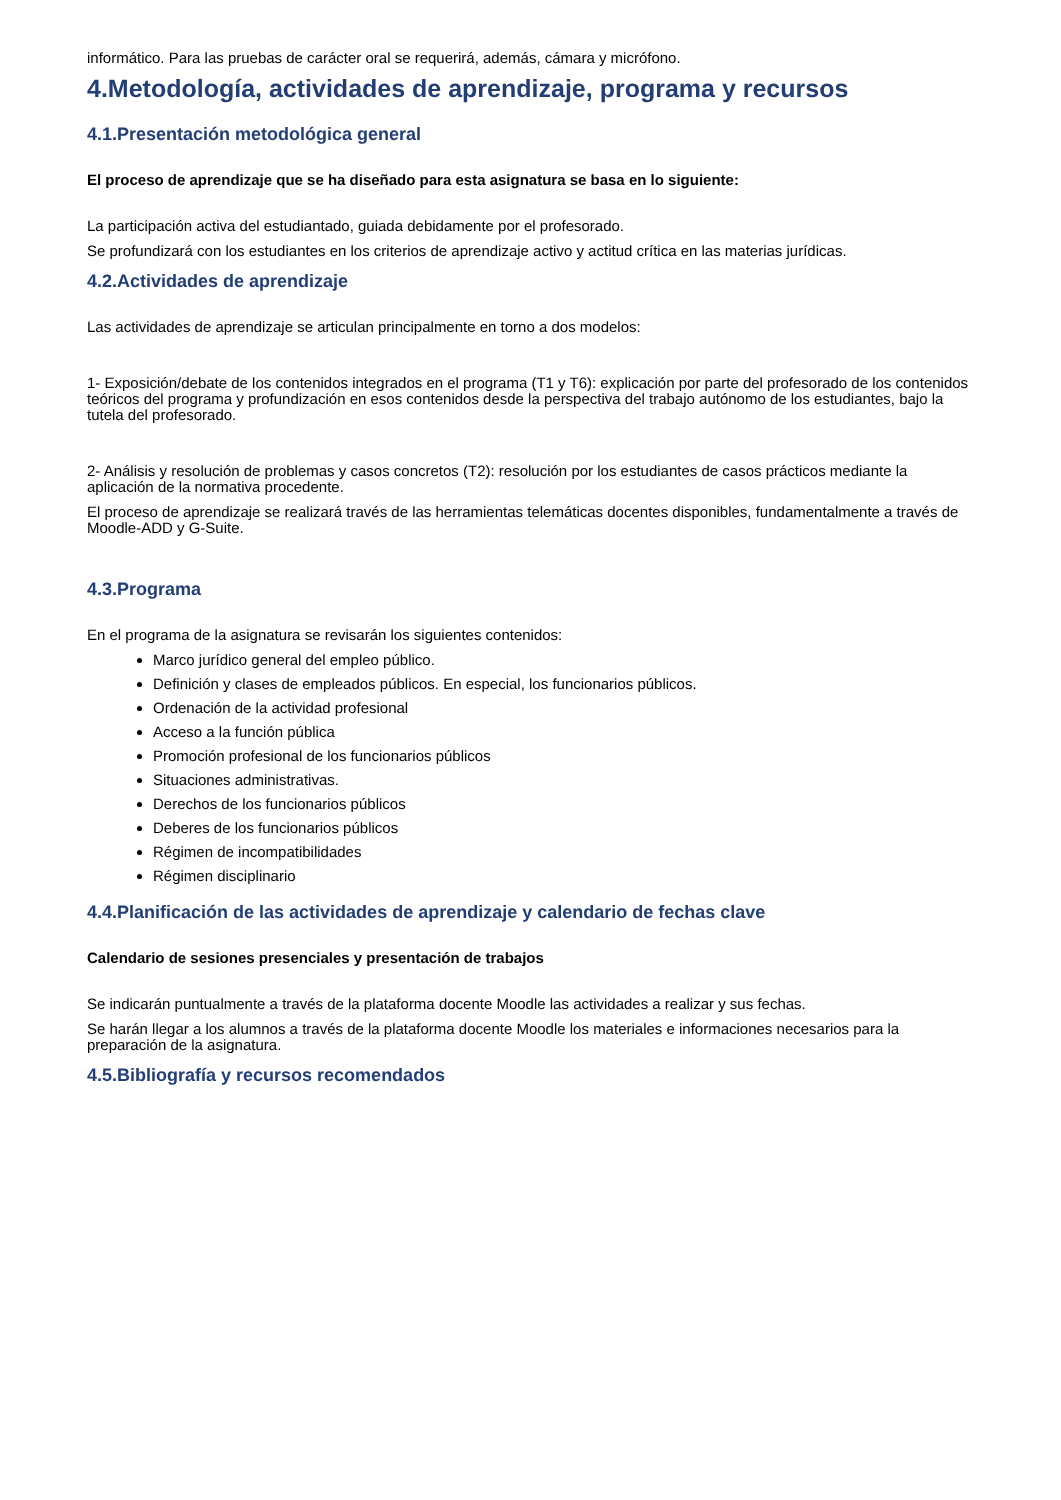informático. Para las pruebas de carácter oral se requerirá, además, cámara y micrófono.
4.Metodología, actividades de aprendizaje, programa y recursos
4.1.Presentación metodológica general
El proceso de aprendizaje que se ha diseñado para esta asignatura se basa en lo siguiente:
La participación activa del estudiantado, guiada debidamente por el profesorado.
Se profundizará con los estudiantes en los criterios de aprendizaje activo y actitud crítica en las materias jurídicas.
4.2.Actividades de aprendizaje
Las actividades de aprendizaje se articulan principalmente en torno a dos modelos:
1- Exposición/debate de los contenidos integrados en el programa (T1 y T6): explicación por parte del profesorado de los contenidos teóricos del programa y profundización en esos contenidos desde la perspectiva del trabajo autónomo de los estudiantes, bajo la tutela del profesorado.
2- Análisis y resolución de problemas y casos concretos (T2): resolución por los estudiantes de casos prácticos mediante la aplicación de la normativa procedente.
El proceso de aprendizaje se realizará través de las herramientas telemáticas docentes disponibles, fundamentalmente a través de Moodle-ADD y G-Suite.
4.3.Programa
En el programa de la asignatura se revisarán los siguientes contenidos:
Marco jurídico general del empleo público.
Definición y clases de empleados públicos. En especial, los funcionarios públicos.
Ordenación de la actividad profesional
Acceso a la función pública
Promoción profesional de los funcionarios públicos
Situaciones administrativas.
Derechos de los funcionarios públicos
Deberes de los funcionarios públicos
Régimen de incompatibilidades
Régimen disciplinario
4.4.Planificación de las actividades de aprendizaje y calendario de fechas clave
Calendario de sesiones presenciales y presentación de trabajos
Se indicarán puntualmente a través de la plataforma docente Moodle las actividades a realizar y sus fechas.
Se harán llegar a los alumnos a través de la plataforma docente Moodle los materiales e informaciones necesarios para la preparación de la asignatura.
4.5.Bibliografía y recursos recomendados